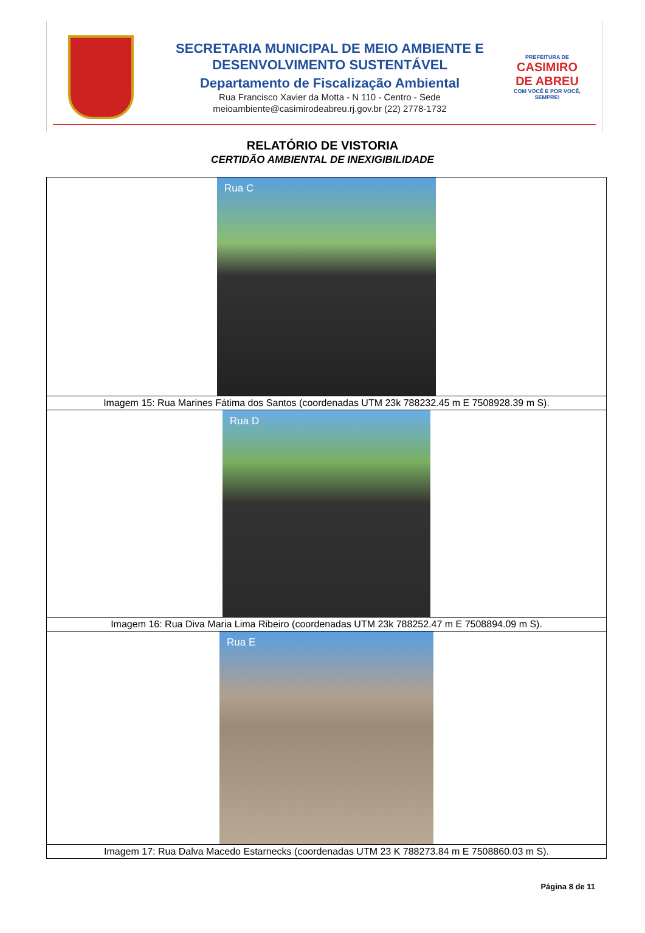SECRETARIA MUNICIPAL DE MEIO AMBIENTE E
DESENVOLVIMENTO SUSTENTÁVEL
Departamento de Fiscalização Ambiental
Rua Francisco Xavier da Motta - N 110 - Centro - Sede
meioambiente@casimirodeabreu.rj.gov.br (22) 2778-1732
PREFEITURA DE
CASIMIRO
DE ABREU
COM VOCÊ E POR VOCÊ, SEMPRE!
RELATÓRIO DE VISTORIA
CERTIDÃO AMBIENTAL DE INEXIGIBILIDADE
| Rua C |
| Imagem 15: Rua Marines Fátima dos Santos (coordenadas UTM 23k 788232.45 m E 7508928.39 m S). |
| Rua D |
| Imagem 16: Rua Diva Maria Lima Ribeiro (coordenadas UTM 23k 788252.47 m E 7508894.09 m S). |
| Rua E |
| Imagem 17: Rua Dalva Macedo Estarnecks (coordenadas UTM 23 K 788273.84 m E 7508860.03 m S). |
Página 8 de 11